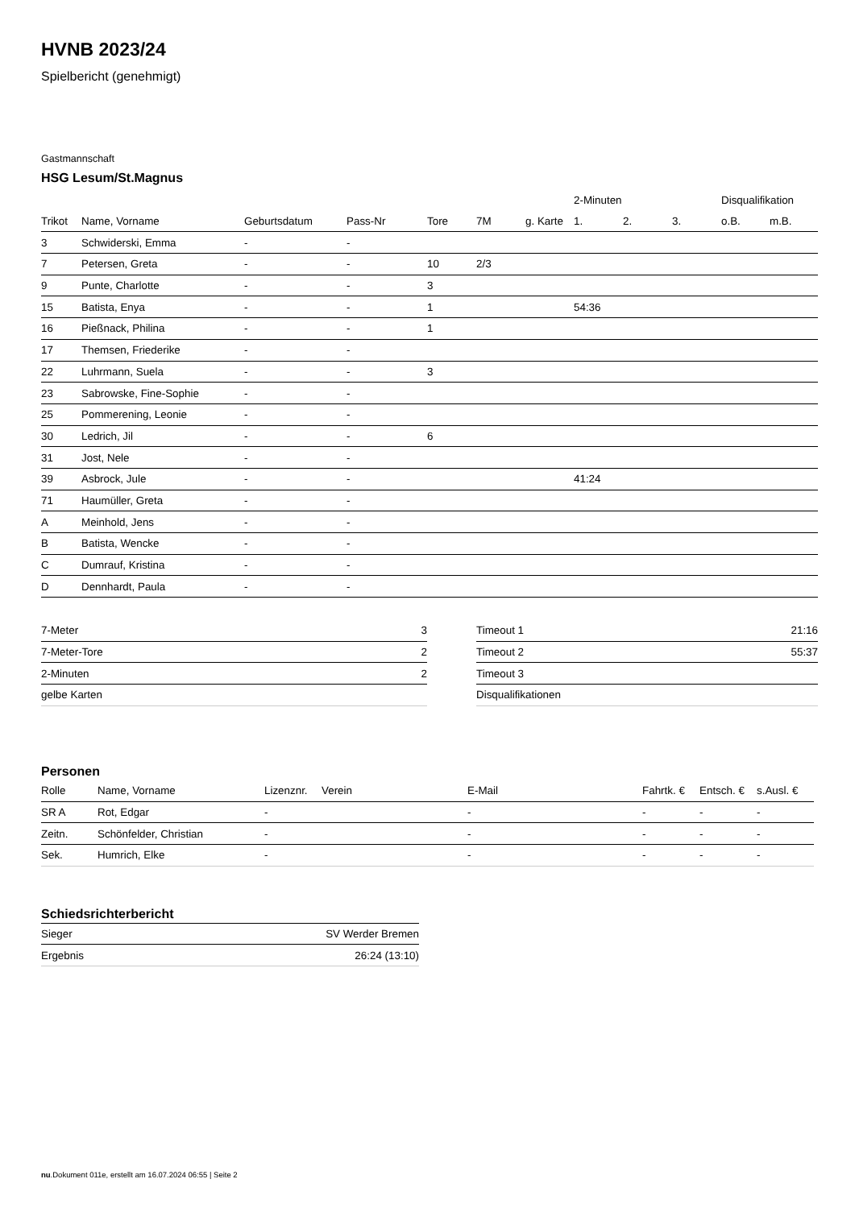HVNB 2023/24
Spielbericht (genehmigt)
Gastmannschaft
HSG Lesum/St.Magnus
| | | | | | | | 2-Minuten | | | Disqualifikation | |
| --- | --- | --- | --- | --- | --- | --- | --- | --- | --- | --- | --- |
| Trikot | Name, Vorname | Geburtsdatum | Pass-Nr | Tore | 7M | g. Karte | 1. | 2. | 3. | o.B. | m.B. |
| 3 | Schwiderski, Emma | - | - | | | | | | | | |
| 7 | Petersen, Greta | - | - | 10 | 2/3 | | | | | | |
| 9 | Punte, Charlotte | - | - | 3 | | | | | | | |
| 15 | Batista, Enya | - | - | 1 | | | 54:36 | | | | |
| 16 | Pießnack, Philina | - | - | 1 | | | | | | | |
| 17 | Themsen, Friederike | - | - | | | | | | | | |
| 22 | Luhrmann, Suela | - | - | 3 | | | | | | | |
| 23 | Sabrowske, Fine-Sophie | - | - | | | | | | | | |
| 25 | Pommerening, Leonie | - | - | | | | | | | | |
| 30 | Ledrich, Jil | - | - | 6 | | | | | | | |
| 31 | Jost, Nele | - | - | | | | | | | | |
| 39 | Asbrock, Jule | - | - | | | | 41:24 | | | | |
| 71 | Haumüller, Greta | - | - | | | | | | | | |
| A | Meinhold, Jens | - | - | | | | | | | | |
| B | Batista, Wencke | - | - | | | | | | | | |
| C | Dumrauf, Kristina | - | - | | | | | | | | |
| D | Dennhardt, Paula | - | - | | | | | | | | |
| 7-Meter | 3 |
| 7-Meter-Tore | 2 |
| 2-Minuten | 2 |
| gelbe Karten | |
| Timeout 1 | 21:16 |
| Timeout 2 | 55:37 |
| Timeout 3 | |
| Disqualifikationen | |
Personen
| Rolle | Name, Vorname | Lizenznr. | Verein | E-Mail | Fahrtk. € | Entsch. € | s.Ausl. € |
| --- | --- | --- | --- | --- | --- | --- | --- |
| SR A | Rot, Edgar | - | | - | - | - | - |
| Zeitn. | Schönfelder, Christian | - | | - | - | - | - |
| Sek. | Humrich, Elke | - | | - | - | - | - |
Schiedsrichterbericht
| Sieger | SV Werder Bremen |
| Ergebnis | 26:24 (13:10) |
nu.Dokument 011e, erstellt am 16.07.2024 06:55 | Seite 2